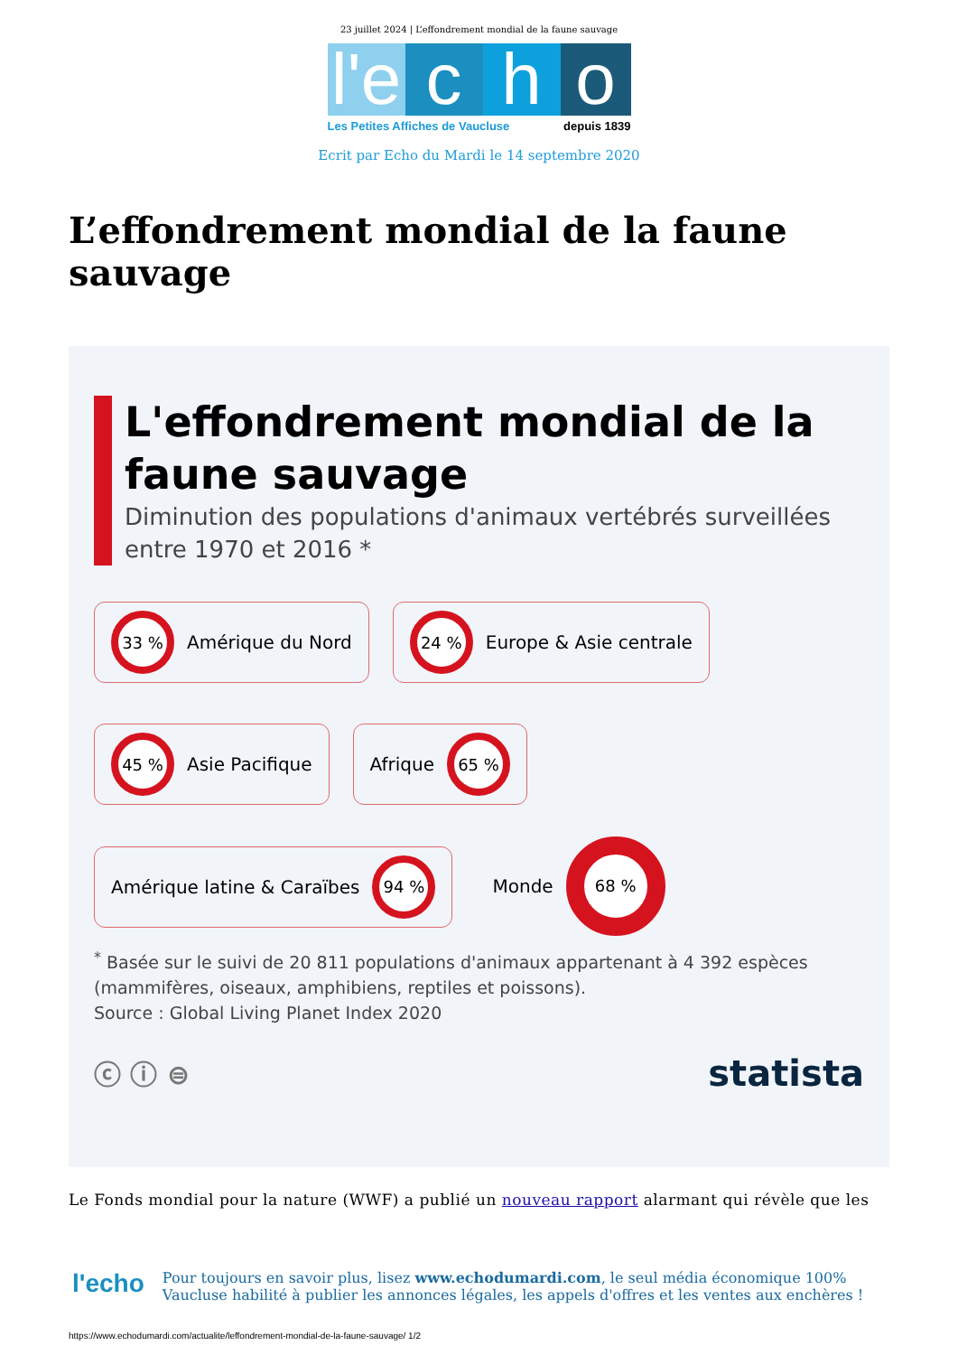23 juillet 2024 | L’effondrement mondial de la faune sauvage
l'e
c h o
Les Petites Affiches de Vaucluse depuis 1839
Ecrit par Echo du Mardi le 14 septembre 2020
L’effondrement mondial de la faune sauvage
L'effondrement mondial de la faune sauvage
Diminution des populations d'animaux vertébrés surveillées entre 1970 et 2016 *
33 %
Amérique du Nord
24 %
Europe & Asie centrale
45 %
Asie Pacifique
Afrique
65 %
Amérique latine & Caraïbes
94 %
Monde
68 %
<sup>*</sup> Basée sur le suivi de 20 811 populations d'animaux appartenant à 4 392 espèces (mammifères, oiseaux, amphibiens, reptiles et poissons).
Source : Global Living Planet Index 2020
ⓒ ⓘ ⊜ statista
Le Fonds mondial pour la nature (WWF) a publié un nouveau rapport alarmant qui révèle que les
l'echo
Pour toujours en savoir plus, lisez www.echodumardi.com, le seul média économique 100% Vaucluse habilité à publier les annonces légales, les appels d'offres et les ventes aux enchères !
https://www.echodumardi.com/actualite/leffondrement-mondial-de-la-faune-sauvage/ 1/2